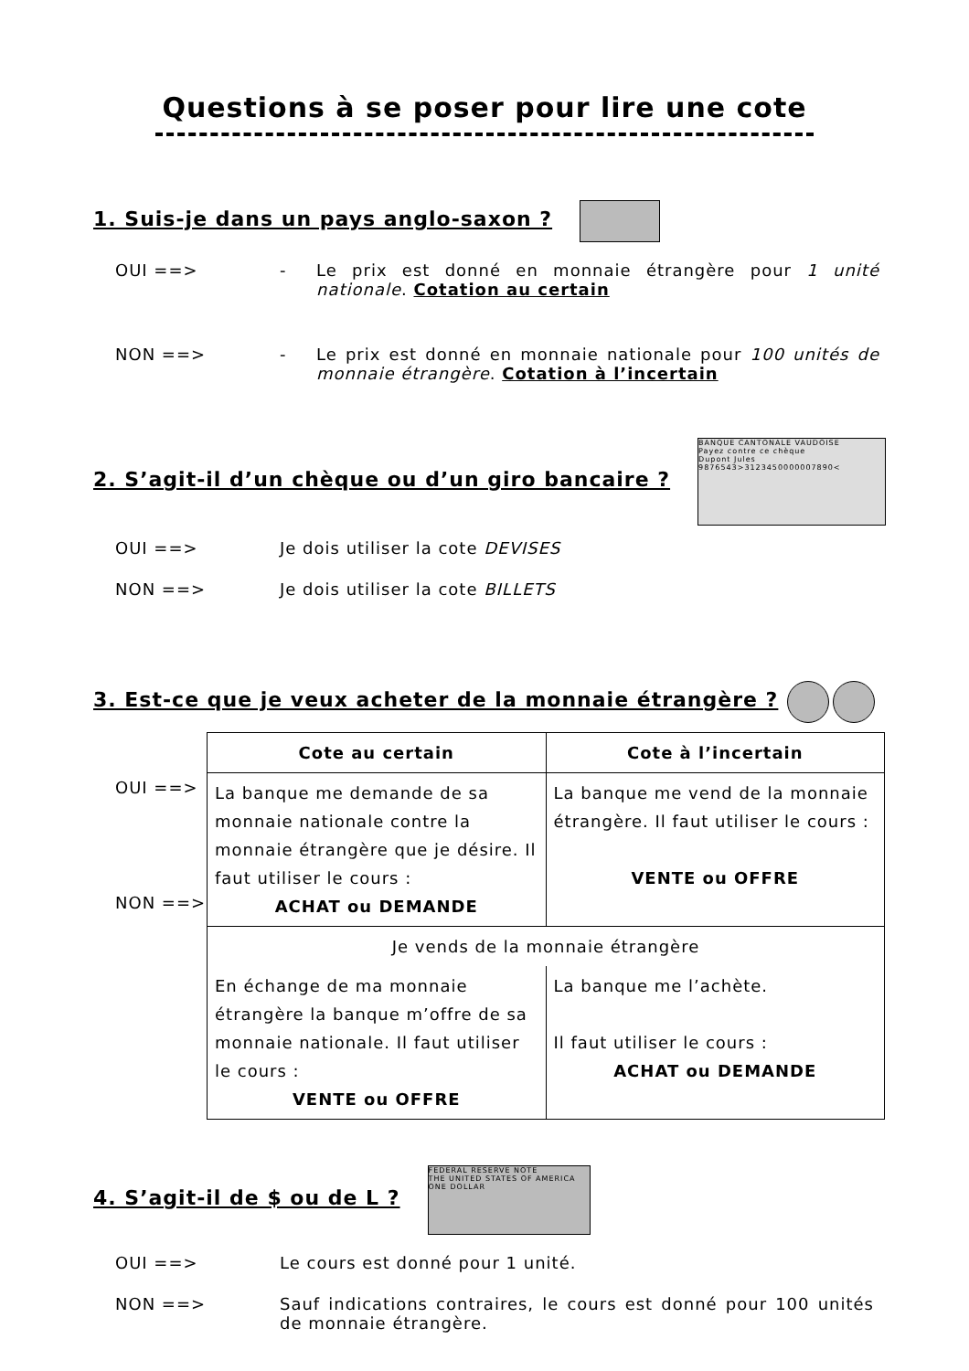Questions à se poser pour lire une cote
1. Suis-je dans un pays anglo-saxon ?
OUI ==> - Le prix est donné en monnaie étrangère pour 1 unité nationale. Cotation au certain
NON ==> - Le prix est donné en monnaie nationale pour 100 unités de monnaie étrangère. Cotation à l’incertain
2. S’agit-il d’un chèque ou d’un giro bancaire ?
BANQUE CANTONALE VAUDOISE
Payez contre ce chèque
Dupont Jules
9876543>3123450000007890<
OUI ==> Je dois utiliser la cote DEVISES
NON ==> Je dois utiliser la cote BILLETS
3. Est-ce que je veux acheter de la monnaie étrangère ?
OUI ==>
NON ==>
| Cote au certain | Cote à l’incertain |
| --- | --- |
| La banque me demande de sa monnaie nationale contre la monnaie étrangère que je désire. Il faut utiliser le cours : ACHAT ou DEMANDE | La banque me vend de la monnaie étrangère. Il faut utiliser le cours : VENTE ou OFFRE |
| Je vends de la monnaie étrangère | |
| En échange de ma monnaie étrangère la banque m’offre de sa monnaie nationale. Il faut utiliser le cours : VENTE ou OFFRE | La banque me l’achète. Il faut utiliser le cours : ACHAT ou DEMANDE |
4. S’agit-il de $ ou de L ?
FEDERAL RESERVE NOTE
THE UNITED STATES OF AMERICA
ONE DOLLAR
OUI ==> Le cours est donné pour 1 unité.
NON ==> Sauf indications contraires, le cours est donné pour 100 unités de monnaie étrangère.